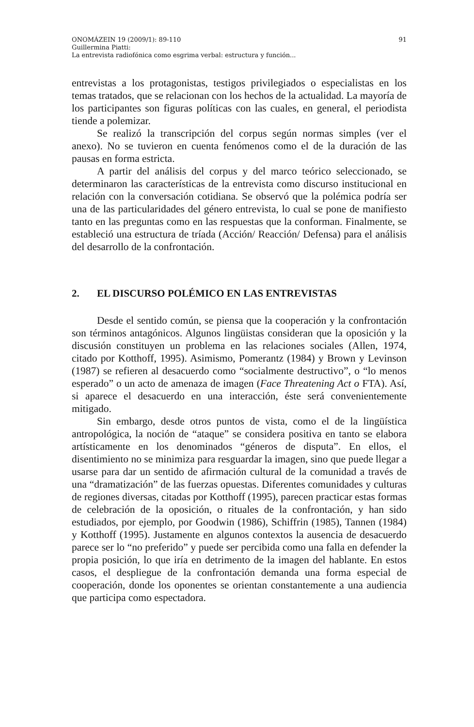ONOMÁZEIN 19 (2009/1): 89-110 91
Guillermina Piatti:
La entrevista radiofónica como esgrima verbal: estructura y función...
entrevistas a los protagonistas, testigos privilegiados o especialistas en los temas tratados, que se relacionan con los hechos de la actualidad. La mayoría de los participantes son figuras políticas con las cuales, en general, el periodista tiende a polemizar.
Se realizó la transcripción del corpus según normas simples (ver el anexo). No se tuvieron en cuenta fenómenos como el de la duración de las pausas en forma estricta.
A partir del análisis del corpus y del marco teórico seleccionado, se determinaron las características de la entrevista como discurso institucional en relación con la conversación cotidiana. Se observó que la polémica podría ser una de las particularidades del género entrevista, lo cual se pone de manifiesto tanto en las preguntas como en las respuestas que la conforman. Finalmente, se estableció una estructura de tríada (Acción/ Reacción/ Defensa) para el análisis del desarrollo de la confrontación.
2. EL DISCURSO POLÉMICO EN LAS ENTREVISTAS
Desde el sentido común, se piensa que la cooperación y la confrontación son términos antagónicos. Algunos lingüistas consideran que la oposición y la discusión constituyen un problema en las relaciones sociales (Allen, 1974, citado por Kotthoff, 1995). Asimismo, Pomerantz (1984) y Brown y Levinson (1987) se refieren al desacuerdo como “socialmente destructivo”, o “lo menos esperado” o un acto de amenaza de imagen (Face Threatening Act o FTA). Así, si aparece el desacuerdo en una interacción, éste será convenientemente mitigado.
Sin embargo, desde otros puntos de vista, como el de la lingüística antropológica, la noción de “ataque” se considera positiva en tanto se elabora artísticamente en los denominados “géneros de disputa”. En ellos, el disentimiento no se minimiza para resguardar la imagen, sino que puede llegar a usarse para dar un sentido de afirmación cultural de la comunidad a través de una “dramatización” de las fuerzas opuestas. Diferentes comunidades y culturas de regiones diversas, citadas por Kotthoff (1995), parecen practicar estas formas de celebración de la oposición, o rituales de la confrontación, y han sido estudiados, por ejemplo, por Goodwin (1986), Schiffrin (1985), Tannen (1984) y Kotthoff (1995). Justamente en algunos contextos la ausencia de desacuerdo parece ser lo “no preferido” y puede ser percibida como una falla en defender la propia posición, lo que iría en detrimento de la imagen del hablante. En estos casos, el despliegue de la confrontación demanda una forma especial de cooperación, donde los oponentes se orientan constantemente a una audiencia que participa como espectadora.